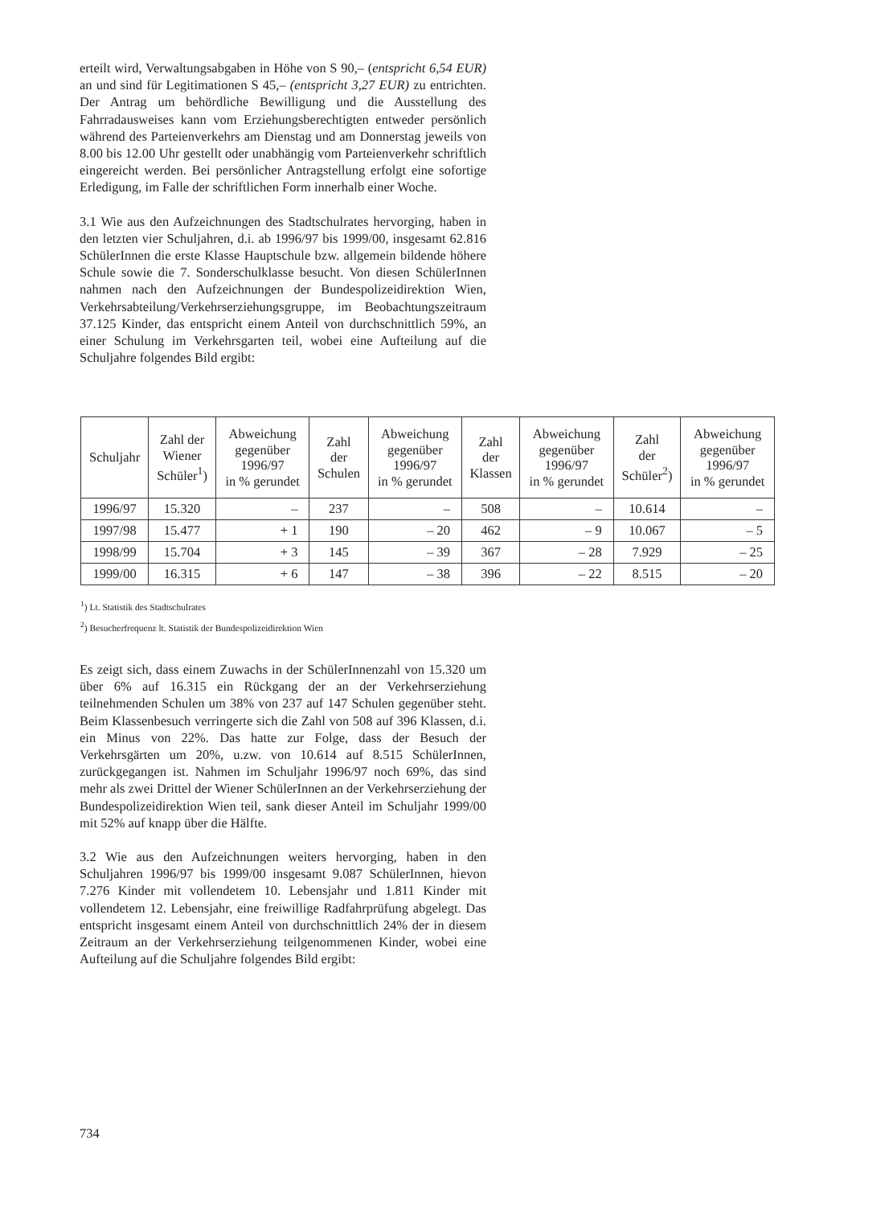erteilt wird, Verwaltungsabgaben in Höhe von S 90,– (entspricht 6,54 EUR) an und sind für Legitimationen S 45,– (entspricht 3,27 EUR) zu entrichten. Der Antrag um behördliche Bewilligung und die Ausstellung des Fahrradausweises kann vom Erziehungsberechtigten entweder persönlich während des Parteienverkehrs am Dienstag und am Donnerstag jeweils von 8.00 bis 12.00 Uhr gestellt oder unabhängig vom Parteienverkehr schriftlich eingereicht werden. Bei persönlicher Antragstellung erfolgt eine sofortige Erledigung, im Falle der schriftlichen Form innerhalb einer Woche.
3.1 Wie aus den Aufzeichnungen des Stadtschulrates hervorging, haben in den letzten vier Schuljahren, d.i. ab 1996/97 bis 1999/00, insgesamt 62.816 SchülerInnen die erste Klasse Hauptschule bzw. allgemein bildende höhere Schule sowie die 7. Sonderschulklasse besucht. Von diesen SchülerInnen nahmen nach den Aufzeichnungen der Bundespolizeidirektion Wien, Verkehrsabteilung/Verkehrserziehungsgruppe, im Beobachtungszeitraum 37.125 Kinder, das entspricht einem Anteil von durchschnittlich 59%, an einer Schulung im Verkehrsgarten teil, wobei eine Aufteilung auf die Schuljahre folgendes Bild ergibt:
| Schuljahr | Zahl der Wiener Schüler<sup>1</sup>) | Abweichung gegenüber 1996/97 in % gerundet | Zahl der Schulen | Abweichung gegenüber 1996/97 in % gerundet | Zahl der Klassen | Abweichung gegenüber 1996/97 in % gerundet | Zahl der Schüler<sup>2</sup>) | Abweichung gegenüber 1996/97 in % gerundet |
| --- | --- | --- | --- | --- | --- | --- | --- | --- |
| 1996/97 | 15.320 | – | 237 | – | 508 | – | 10.614 | – |
| 1997/98 | 15.477 | + 1 | 190 | – 20 | 462 | – 9 | 10.067 | – 5 |
| 1998/99 | 15.704 | + 3 | 145 | – 39 | 367 | – 28 | 7.929 | – 25 |
| 1999/00 | 16.315 | + 6 | 147 | – 38 | 396 | – 22 | 8.515 | – 20 |
<sup>1</sup>) Lt. Statistik des Stadtschulrates
<sup>2</sup>) Besucherfrequenz lt. Statistik der Bundespolizeidirektion Wien
Es zeigt sich, dass einem Zuwachs in der SchülerInnenzahl von 15.320 um über 6% auf 16.315 ein Rückgang der an der Verkehrserziehung teilnehmenden Schulen um 38% von 237 auf 147 Schulen gegenüber steht. Beim Klassenbesuch verringerte sich die Zahl von 508 auf 396 Klassen, d.i. ein Minus von 22%. Das hatte zur Folge, dass der Besuch der Verkehrsgärten um 20%, u.zw. von 10.614 auf 8.515 SchülerInnen, zurückgegangen ist. Nahmen im Schuljahr 1996/97 noch 69%, das sind mehr als zwei Drittel der Wiener SchülerInnen an der Verkehrserziehung der Bundespolizeidirektion Wien teil, sank dieser Anteil im Schuljahr 1999/00 mit 52% auf knapp über die Hälfte.
3.2 Wie aus den Aufzeichnungen weiters hervorging, haben in den Schuljahren 1996/97 bis 1999/00 insgesamt 9.087 SchülerInnen, hievon 7.276 Kinder mit vollendetem 10. Lebensjahr und 1.811 Kinder mit vollendetem 12. Lebensjahr, eine freiwillige Radfahrprüfung abgelegt. Das entspricht insgesamt einem Anteil von durchschnittlich 24% der in diesem Zeitraum an der Verkehrserziehung teilgenommenen Kinder, wobei eine Aufteilung auf die Schuljahre folgendes Bild ergibt:
734